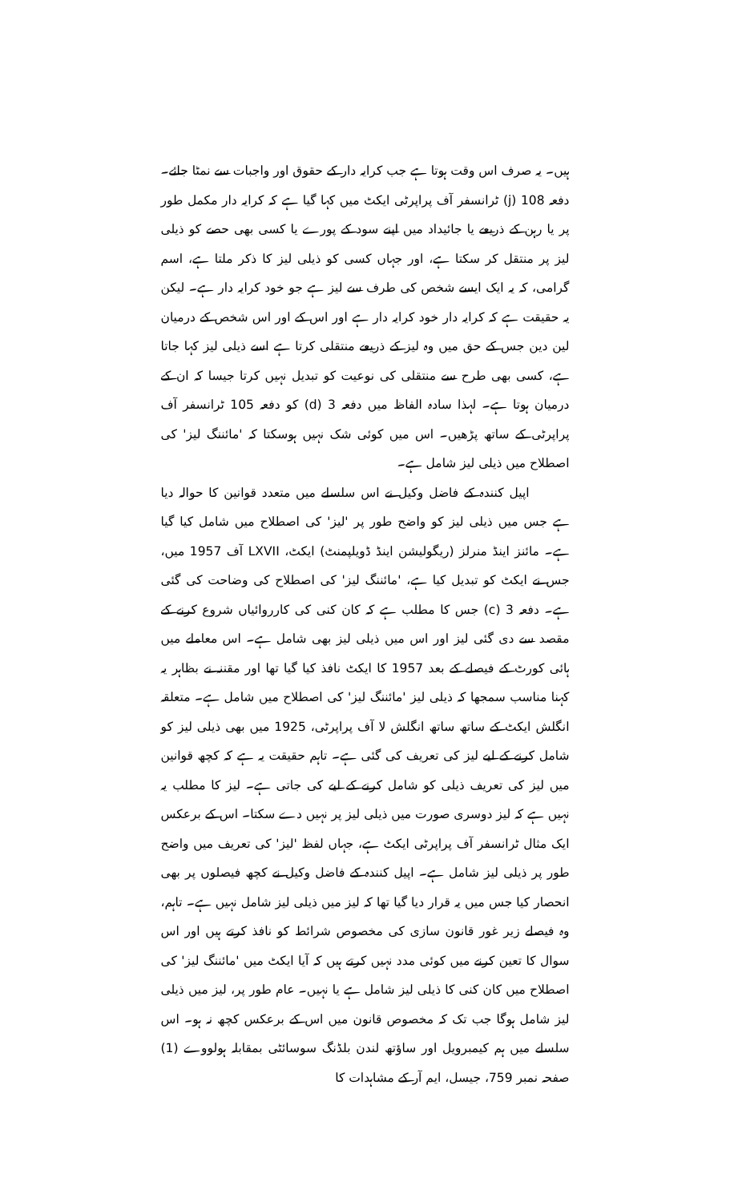ہیں۔ یہ صرف اس وقت ہوتا ہے جب کرایہ دار کے حقوق اور واجبات سے نمٹا جائے۔
دفعہ 108 (j) ٹرانسفر آف پراپرٹی ایکٹ میں کہا گیا ہے کہ کرایہ دار مکمل طور پر یا رہن کے ذریعے یا جائیداد میں اپنے سود کے پورے یا کسی بھی حصے کو ذیلی لیز پر منتقل کر سکتا ہے، اور جہاں کسی کو ذیلی لیز کا ذکر ملتا ہے، اسم گرامی، کہ یہ ایک ایسے شخص کی طرف سے لیز ہے جو خود کرایہ دار ہے۔ لیکن یہ حقیقت ہے کہ کرایہ دار خود کرایہ دار ہے اور اس کے اور اس شخص کے درمیان لین دین جس کے حق میں وہ لیز کے ذریعے منتقلی کرتا ہے اسے ذیلی لیز کہا جاتا ہے، کسی بھی طرح سے منتقلی کی نوعیت کو تبدیل نہیں کرتا جیسا کہ ان کے درمیان ہوتا ہے۔ لہذا سادہ الفاظ میں دفعہ 3 (d) کو دفعہ 105 ٹرانسفر آف پراپرٹی کے ساتھ پڑھیں۔ اس میں کوئی شک نہیں ہوسکتا کہ 'مائننگ لیز' کی اصطلاح میں ذیلی لیز شامل ہے۔
اپیل کنندہ کے فاضل وکیل نے اس سلسلے میں متعدد قوانین کا حوالہ دیا ہے جس میں ذیلی لیز کو واضح طور پر 'لیز' کی اصطلاح میں شامل کیا گیا ہے۔ مائنز اینڈ منرلز (ریگولیشن اینڈ ڈویلپمنٹ) ایکٹ، LXVII آف 1957 میں، جس نے ایکٹ کو تبدیل کیا ہے، 'مائننگ لیز' کی اصطلاح کی وضاحت کی گئی ہے۔ دفعہ 3 (c) جس کا مطلب ہے کہ کان کنی کی کارروائیاں شروع کرنے کے مقصد سے دی گئی لیز اور اس میں ذیلی لیز بھی شامل ہے۔ اس معاملے میں ہائی کورٹ کے فیصلے کے بعد 1957 کا ایکٹ نافذ کیا گیا تھا اور مقننہ نے بظاہر یہ کہنا مناسب سمجھا کہ ذیلی لیز 'مائننگ لیز' کی اصطلاح میں شامل ہے۔ متعلقہ انگلش ایکٹ کے ساتھ ساتھ انگلش لا آف پراپرٹی، 1925 میں بھی ذیلی لیز کو شامل کرنے کے لیے لیز کی تعریف کی گئی ہے۔ تاہم حقیقت یہ ہے کہ کچھ قوانین میں لیز کی تعریف ذیلی کو شامل کرنے کے لیے کی جاتی ہے۔ لیز کا مطلب یہ نہیں ہے کہ لیز دوسری صورت میں ذیلی لیز پر نہیں دے سکتا۔ اس کے برعکس ایک مثال ٹرانسفر آف پراپرٹی ایکٹ ہے، جہاں لفظ 'لیز' کی تعریف میں واضح طور پر ذیلی لیز شامل ہے۔ اپیل کنندہ کے فاضل وکیل نے کچھ فیصلوں پر بھی انحصار کیا جس میں یہ قرار دیا گیا تھا کہ لیز میں ذیلی لیز شامل نہیں ہے۔ تاہم، وہ فیصلے زیر غور قانون سازی کی مخصوص شرائط کو نافذ کرتے ہیں اور اس سوال کا تعین کرنے میں کوئی مدد نہیں کرتے ہیں کہ آیا ایکٹ میں 'مائننگ لیز' کی اصطلاح میں کان کنی کا ذیلی لیز شامل ہے یا نہیں۔ عام طور پر، لیز میں ذیلی لیز شامل ہوگا جب تک کہ مخصوص قانون میں اس کے برعکس کچھ نہ ہو۔ اس سلسلے میں ہم کیمبرویل اور ساؤتھ لندن بلڈنگ سوسائٹی بمقابلہ ہولووے (1) صفحہ نمبر 759، جیسل، ایم آر کے مشاہدات کا